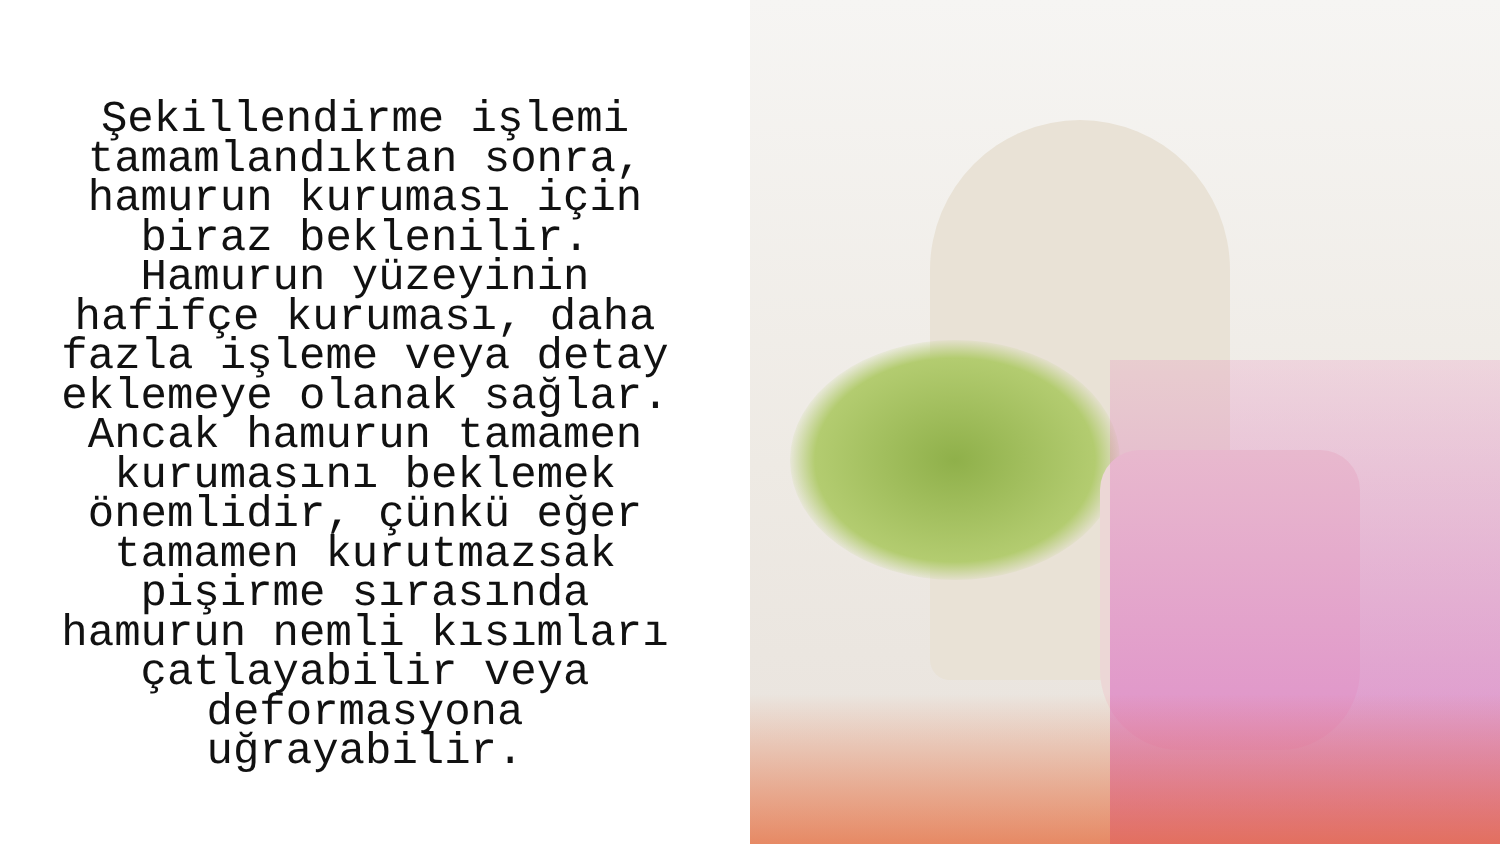Şekillendirme işlemi tamamlandıktan sonra, hamurun kuruması için biraz beklenilir. Hamurun yüzeyinin hafifçe kuruması, daha fazla işleme veya detay eklemeye olanak sağlar. Ancak hamurun tamamen kurumasını beklemek önemlidir, çünkü eğer tamamen kurutmazsak pişirme sırasında hamurun nemli kısımları çatlayabilir veya deformasyona uğrayabilir.